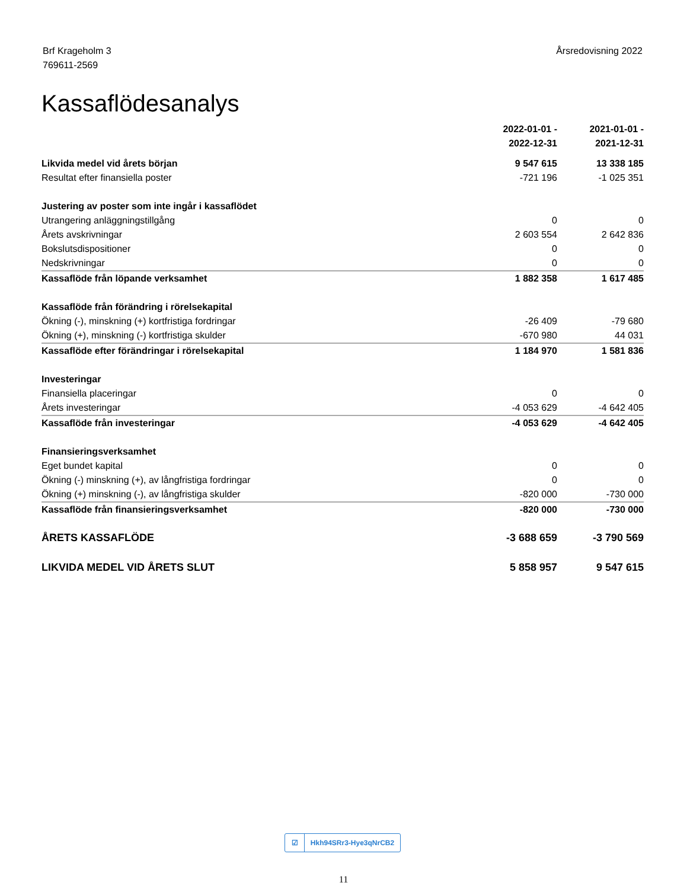Brf Krageholm 3
769611-2569
Årsredovisning 2022
Kassaflödesanalys
| | 2022-01-01 - 2022-12-31 | 2021-01-01 - 2021-12-31 |
| Likvida medel vid årets början | 9 547 615 | 13 338 185 |
| Resultat efter finansiella poster | -721 196 | -1 025 351 |
| Justering av poster som inte ingår i kassaflödet | | |
| Utrangering anläggningstillgång | 0 | 0 |
| Årets avskrivningar | 2 603 554 | 2 642 836 |
| Bokslutsdispositioner | 0 | 0 |
| Nedskrivningar | 0 | 0 |
| Kassaflöde från löpande verksamhet | 1 882 358 | 1 617 485 |
| Kassaflöde från förändring i rörelsekapital | | |
| Ökning (-), minskning (+) kortfristiga fordringar | -26 409 | -79 680 |
| Ökning (+), minskning (-) kortfristiga skulder | -670 980 | 44 031 |
| Kassaflöde efter förändringar i rörelsekapital | 1 184 970 | 1 581 836 |
| Investeringar | | |
| Finansiella placeringar | 0 | 0 |
| Årets investeringar | -4 053 629 | -4 642 405 |
| Kassaflöde från investeringar | -4 053 629 | -4 642 405 |
| Finansieringsverksamhet | | |
| Eget bundet kapital | 0 | 0 |
| Ökning (-) minskning (+), av långfristiga fordringar | 0 | 0 |
| Ökning (+) minskning (-), av långfristiga skulder | -820 000 | -730 000 |
| Kassaflöde från finansieringsverksamhet | -820 000 | -730 000 |
| ÅRETS KASSAFLÖDE | -3 688 659 | -3 790 569 |
| LIKVIDA MEDEL VID ÅRETS SLUT | 5 858 957 | 9 547 615 |
☑ Hkh94SRr3-Hye3qNrCB2
11